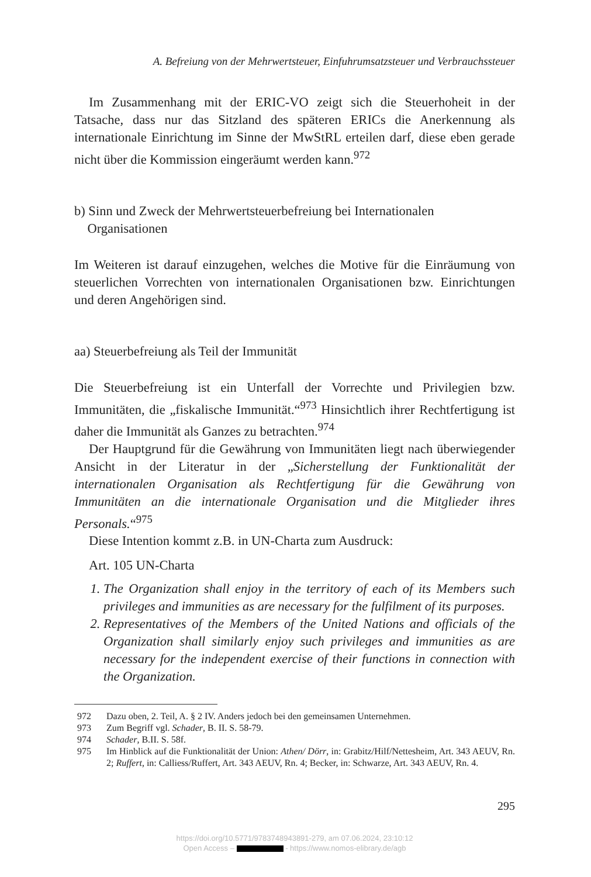A. Befreiung von der Mehrwertsteuer, Einfuhrumsatzsteuer und Verbrauchssteuer
Im Zusammenhang mit der ERIC-VO zeigt sich die Steuerhoheit in der Tatsache, dass nur das Sitzland des späteren ERICs die Anerkennung als internationale Einrichtung im Sinne der MwStRL erteilen darf, diese eben gerade nicht über die Kommission eingeräumt werden kann.<sup>972</sup>
b) Sinn und Zweck der Mehrwertsteuerbefreiung bei Internationalen
Organisationen
Im Weiteren ist darauf einzugehen, welches die Motive für die Einräumung von steuerlichen Vorrechten von internationalen Organisationen bzw. Einrichtungen und deren Angehörigen sind.
aa) Steuerbefreiung als Teil der Immunität
Die Steuerbefreiung ist ein Unterfall der Vorrechte und Privilegien bzw. Immunitäten, die „fiskalische Immunität.“<sup>973</sup> Hinsichtlich ihrer Rechtfertigung ist daher die Immunität als Ganzes zu betrachten.<sup>974</sup>
Der Hauptgrund für die Gewährung von Immunitäten liegt nach überwiegender Ansicht in der Literatur in der „Sicherstellung der Funktionalität der internationalen Organisation als Rechtfertigung für die Gewährung von Immunitäten an die internationale Organisation und die Mitglieder ihres Personals.“<sup>975</sup>
Diese Intention kommt z.B. in UN-Charta zum Ausdruck:
Art. 105 UN-Charta
1. The Organization shall enjoy in the territory of each of its Members such privileges and immunities as are necessary for the fulfilment of its purposes.
2. Representatives of the Members of the United Nations and officials of the Organization shall similarly enjoy such privileges and immunities as are necessary for the independent exercise of their functions in connection with the Organization.
972 Dazu oben, 2. Teil, A. § 2 IV. Anders jedoch bei den gemeinsamen Unternehmen.
973 Zum Begriff vgl. Schader, B. II. S. 58-79.
974 Schader, B.II. S. 58f.
975 Im Hinblick auf die Funktionalität der Union: Athen/ Dörr, in: Grabitz/Hilf/Nettesheim, Art. 343 AEUV, Rn. 2; Ruffert, in: Calliess/Ruffert, Art. 343 AEUV, Rn. 4; Becker, in: Schwarze, Art. 343 AEUV, Rn. 4.
295
https://doi.org/10.5771/9783748943891-279, am 07.06.2024, 23:10:12
Open Access – - https://www.nomos-elibrary.de/agb